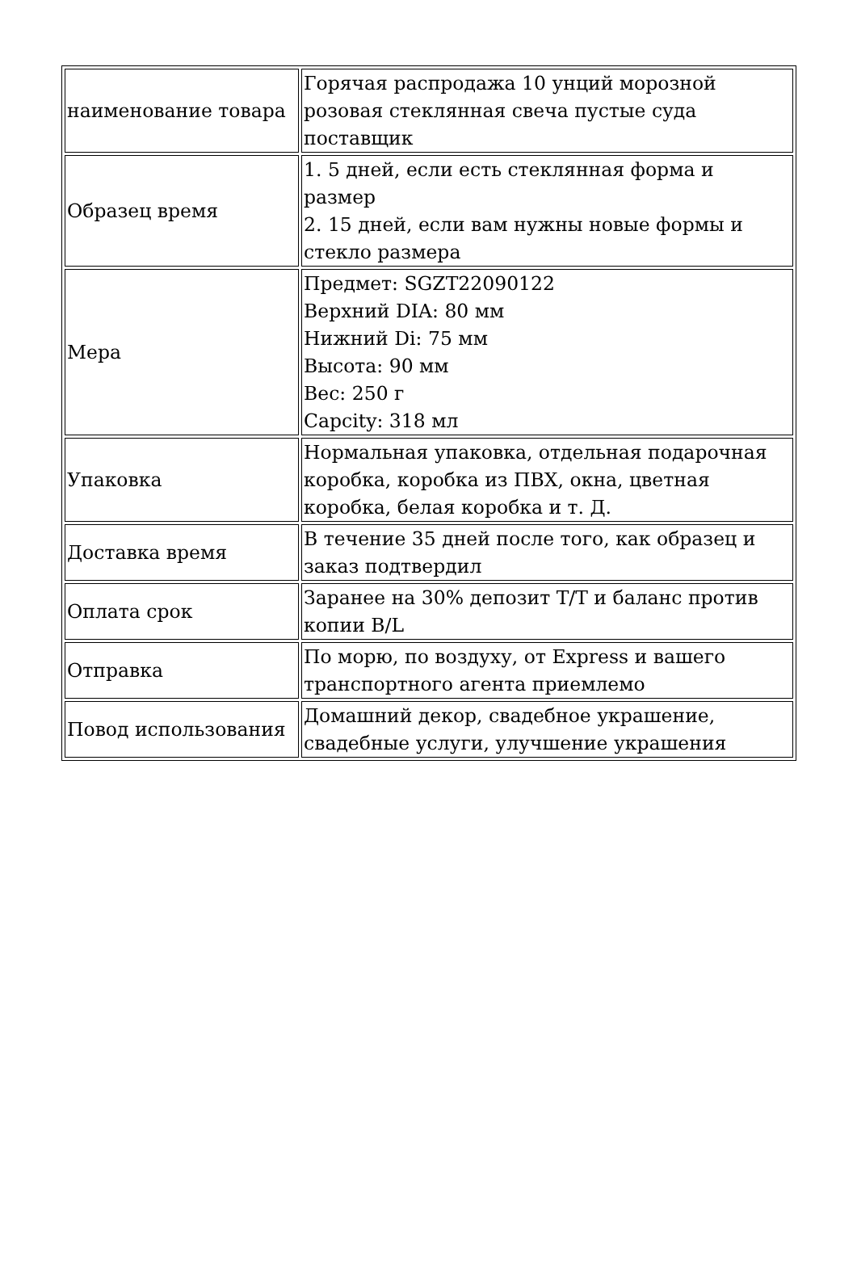| наименование товара | Горячая распродажа 10 унций морозной розовая стеклянная свеча пустые суда поставщик |
| Образец время | 1. 5 дней, если есть стеклянная форма и размер 2. 15 дней, если вам нужны новые формы и стекло размера |
| Мера | Предмет: SGZT22090122 Верхний DIA: 80 мм Нижний Di: 75 мм Высота: 90 мм Вес: 250 г Capcity: 318 мл |
| Упаковка | Нормальная упаковка, отдельная подарочная коробка, коробка из ПВХ, окна, цветная коробка, белая коробка и т. Д. |
| Доставка время | В течение 35 дней после того, как образец и заказ подтвердил |
| Оплата срок | Заранее на 30% депозит T/T и баланс против копии B/L |
| Отправка | По морю, по воздуху, от Express и вашего транспортного агента приемлемо |
| Повод использования | Домашний декор, свадебное украшение, свадебные услуги, улучшение украшения |